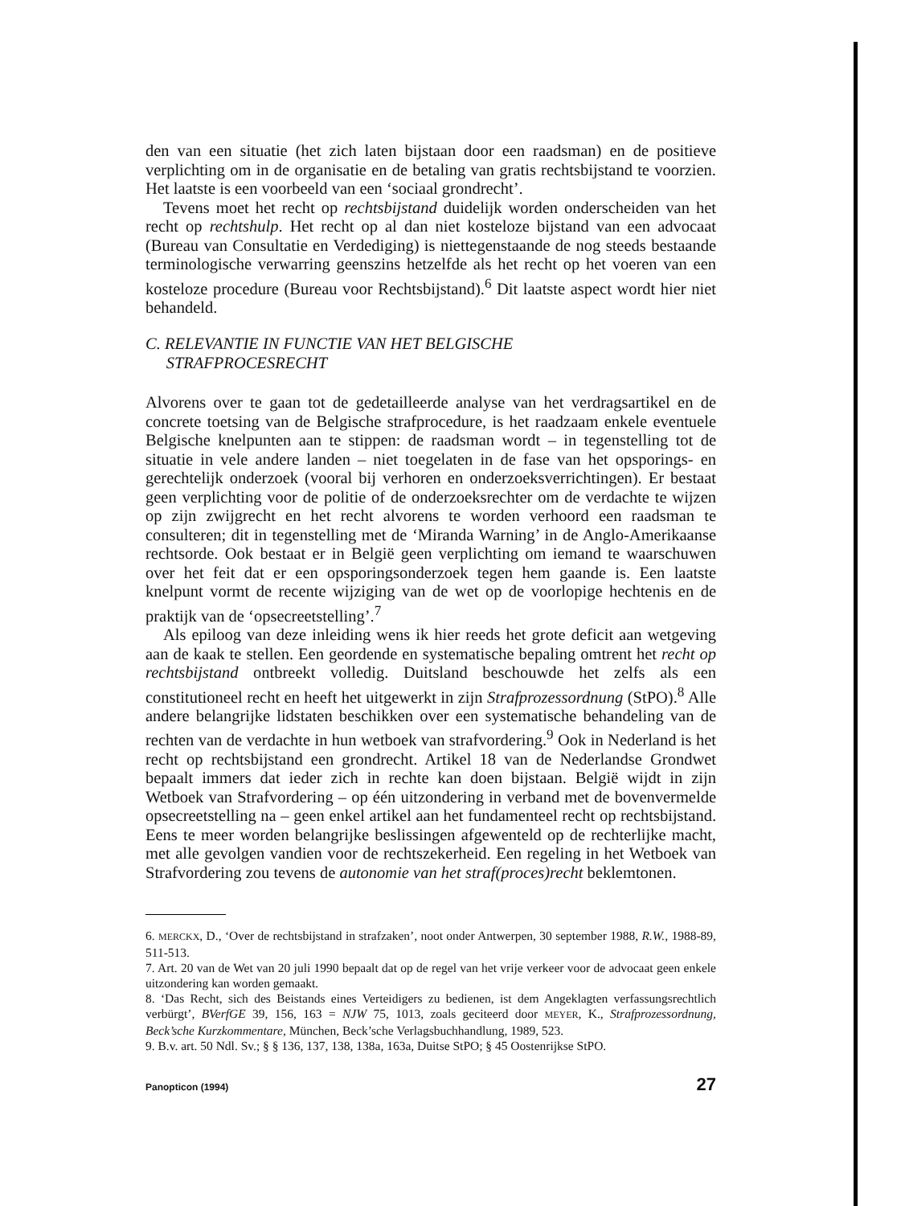den van een situatie (het zich laten bijstaan door een raadsman) en de positieve verplichting om in de organisatie en de betaling van gratis rechtsbijstand te voorzien. Het laatste is een voorbeeld van een ‘sociaal grondrecht’.
Tevens moet het recht op rechtsbijstand duidelijk worden onderscheiden van het recht op rechtshulp. Het recht op al dan niet kosteloze bijstand van een advocaat (Bureau van Consultatie en Verdediging) is niettegenstaande de nog steeds bestaande terminologische verwarring geenszins hetzelfde als het recht op het voeren van een kosteloze procedure (Bureau voor Rechtsbijstand).<sup>6</sup> Dit laatste aspect wordt hier niet behandeld.
C. RELEVANTIE IN FUNCTIE VAN HET BELGISCHE
STRAFPROCESRECHT
Alvorens over te gaan tot de gedetailleerde analyse van het verdragsartikel en de concrete toetsing van de Belgische strafprocedure, is het raadzaam enkele eventuele Belgische knelpunten aan te stippen: de raadsman wordt – in tegenstelling tot de situatie in vele andere landen – niet toegelaten in de fase van het opsporings- en gerechtelijk onderzoek (vooral bij verhoren en onderzoeksverrichtingen). Er bestaat geen verplichting voor de politie of de onderzoeksrechter om de verdachte te wijzen op zijn zwijgrecht en het recht alvorens te worden verhoord een raadsman te consulteren; dit in tegenstelling met de ‘Miranda Warning’ in de Anglo-Amerikaanse rechtsorde. Ook bestaat er in België geen verplichting om iemand te waarschuwen over het feit dat er een opsporingsonderzoek tegen hem gaande is. Een laatste knelpunt vormt de recente wijziging van de wet op de voorlopige hechtenis en de praktijk van de ‘opsecreetstelling’.<sup>7</sup>
Als epiloog van deze inleiding wens ik hier reeds het grote deficit aan wetgeving aan de kaak te stellen. Een geordende en systematische bepaling omtrent het recht op rechtsbijstand ontbreekt volledig. Duitsland beschouwde het zelfs als een constitutioneel recht en heeft het uitgewerkt in zijn Strafprozessordnung (StPO).<sup>8</sup> Alle andere belangrijke lidstaten beschikken over een systematische behandeling van de rechten van de verdachte in hun wetboek van strafvordering.<sup>9</sup> Ook in Nederland is het recht op rechtsbijstand een grondrecht. Artikel 18 van de Nederlandse Grondwet bepaalt immers dat ieder zich in rechte kan doen bijstaan. België wijdt in zijn Wetboek van Strafvordering – op één uitzondering in verband met de bovenvermelde opsecreetstelling na – geen enkel artikel aan het fundamenteel recht op rechtsbijstand. Eens te meer worden belangrijke beslissingen afgewenteld op de rechterlijke macht, met alle gevolgen vandien voor de rechtszekerheid. Een regeling in het Wetboek van Strafvordering zou tevens de autonomie van het straf(proces)recht beklemtonen.
6. MERCKX, D., ‘Over de rechtsbijstand in strafzaken’, noot onder Antwerpen, 30 september 1988, R.W., 1988-89, 511-513.
7. Art. 20 van de Wet van 20 juli 1990 bepaalt dat op de regel van het vrije verkeer voor de advocaat geen enkele uitzondering kan worden gemaakt.
8. ‘Das Recht, sich des Beistands eines Verteidigers zu bedienen, ist dem Angeklagten verfassungsrechtlich verbürgt’, BVerfGE 39, 156, 163 = NJW 75, 1013, zoals geciteerd door MEYER, K., Strafprozessordnung, Beck’sche Kurzkommentare, München, Beck’sche Verlagsbuchhandlung, 1989, 523.
9. B.v. art. 50 Ndl. Sv.; § § 136, 137, 138, 138a, 163a, Duitse StPO; § 45 Oostenrijkse StPO.
Panopticon (1994) 27